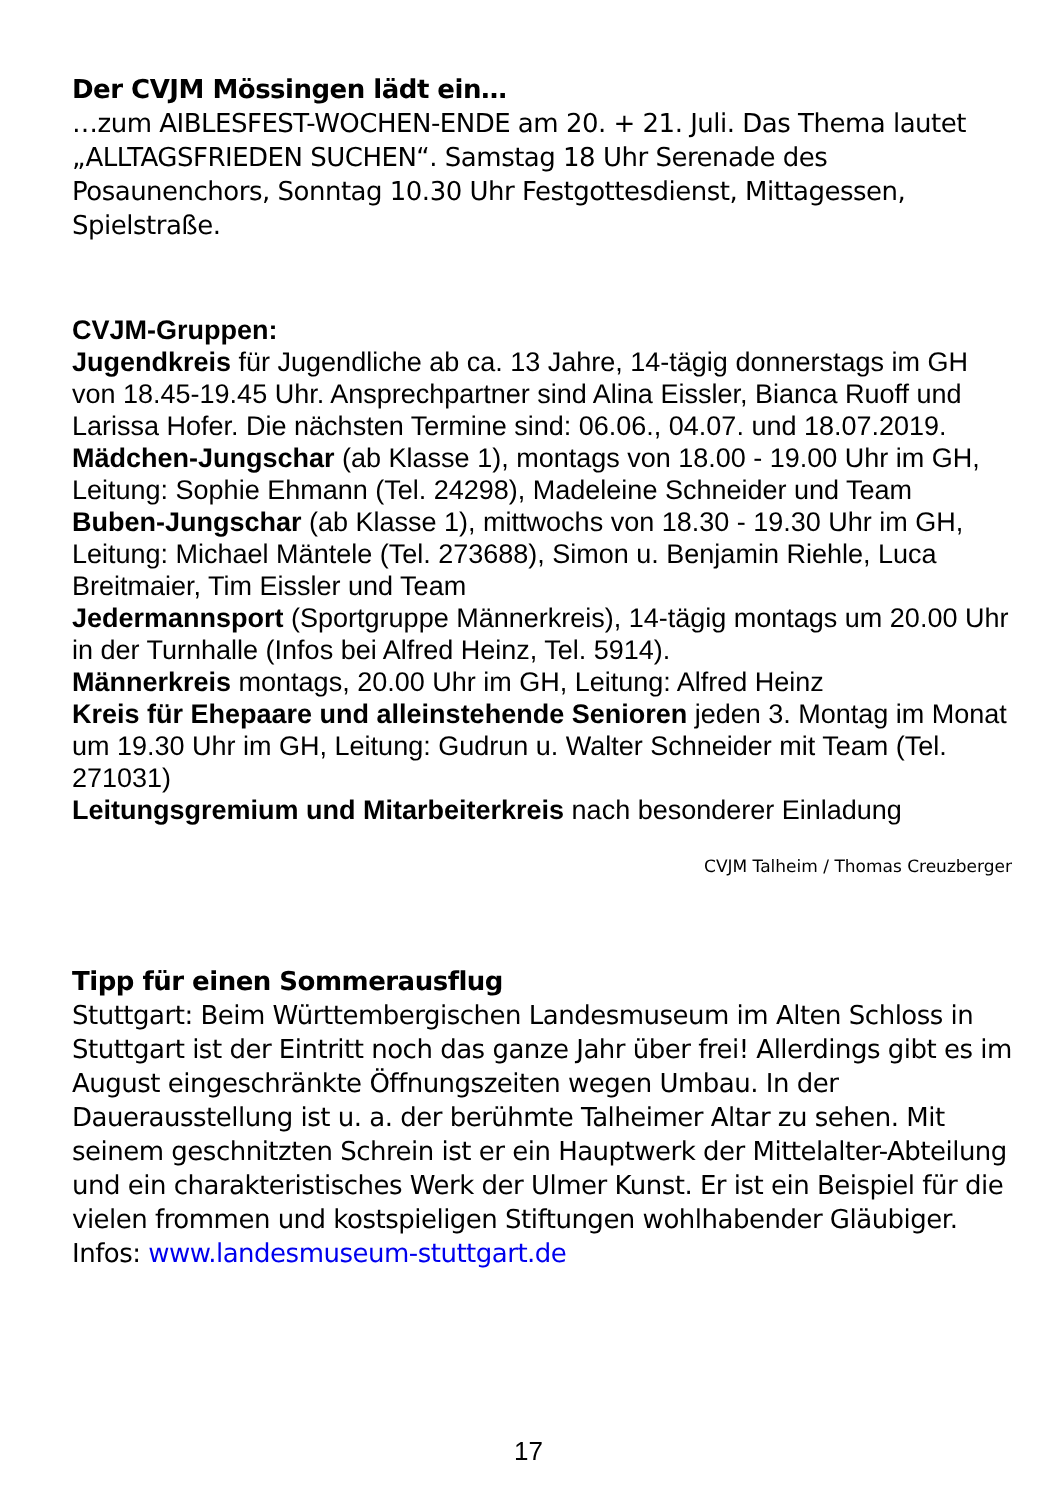Der CVJM Mössingen lädt ein…
…zum AIBLESFEST-WOCHEN-ENDE am 20. + 21. Juli. Das Thema lautet „ALLTAGSFRIEDEN SUCHEN“. Samstag 18 Uhr Serenade des Posaunenchors, Sonntag 10.30 Uhr Festgottesdienst, Mittagessen, Spielstraße.
CVJM-Gruppen:
Jugendkreis für Jugendliche ab ca. 13 Jahre, 14-tägig donnerstags im GH von 18.45-19.45 Uhr. Ansprechpartner sind Alina Eissler, Bianca Ruoff und Larissa Hofer. Die nächsten Termine sind: 06.06., 04.07. und 18.07.2019.
Mädchen-Jungschar (ab Klasse 1), montags von 18.00 - 19.00 Uhr im GH, Leitung: Sophie Ehmann (Tel. 24298), Madeleine Schneider und Team
Buben-Jungschar (ab Klasse 1), mittwochs von 18.30 - 19.30 Uhr im GH, Leitung: Michael Mäntele (Tel. 273688), Simon u. Benjamin Riehle, Luca Breitmaier, Tim Eissler und Team
Jedermannsport (Sportgruppe Männerkreis), 14-tägig montags um 20.00 Uhr in der Turnhalle (Infos bei Alfred Heinz, Tel. 5914).
Männerkreis montags, 20.00 Uhr im GH, Leitung: Alfred Heinz
Kreis für Ehepaare und alleinstehende Senioren jeden 3. Montag im Monat um 19.30 Uhr im GH, Leitung: Gudrun u. Walter Schneider mit Team (Tel. 271031)
Leitungsgremium und Mitarbeiterkreis nach besonderer Einladung
CVJM Talheim / Thomas Creuzberger
Tipp für einen Sommerausflug
Stuttgart: Beim Württembergischen Landesmuseum im Alten Schloss in Stuttgart ist der Eintritt noch das ganze Jahr über frei! Allerdings gibt es im August eingeschränkte Öffnungszeiten wegen Umbau. In der Dauerausstellung ist u. a. der berühmte Talheimer Altar zu sehen. Mit seinem geschnitzten Schrein ist er ein Hauptwerk der Mittelalter-Abteilung und ein charakteristisches Werk der Ulmer Kunst. Er ist ein Beispiel für die vielen frommen und kostspieligen Stiftungen wohlhabender Gläubiger. Infos: www.landesmuseum-stuttgart.de
17